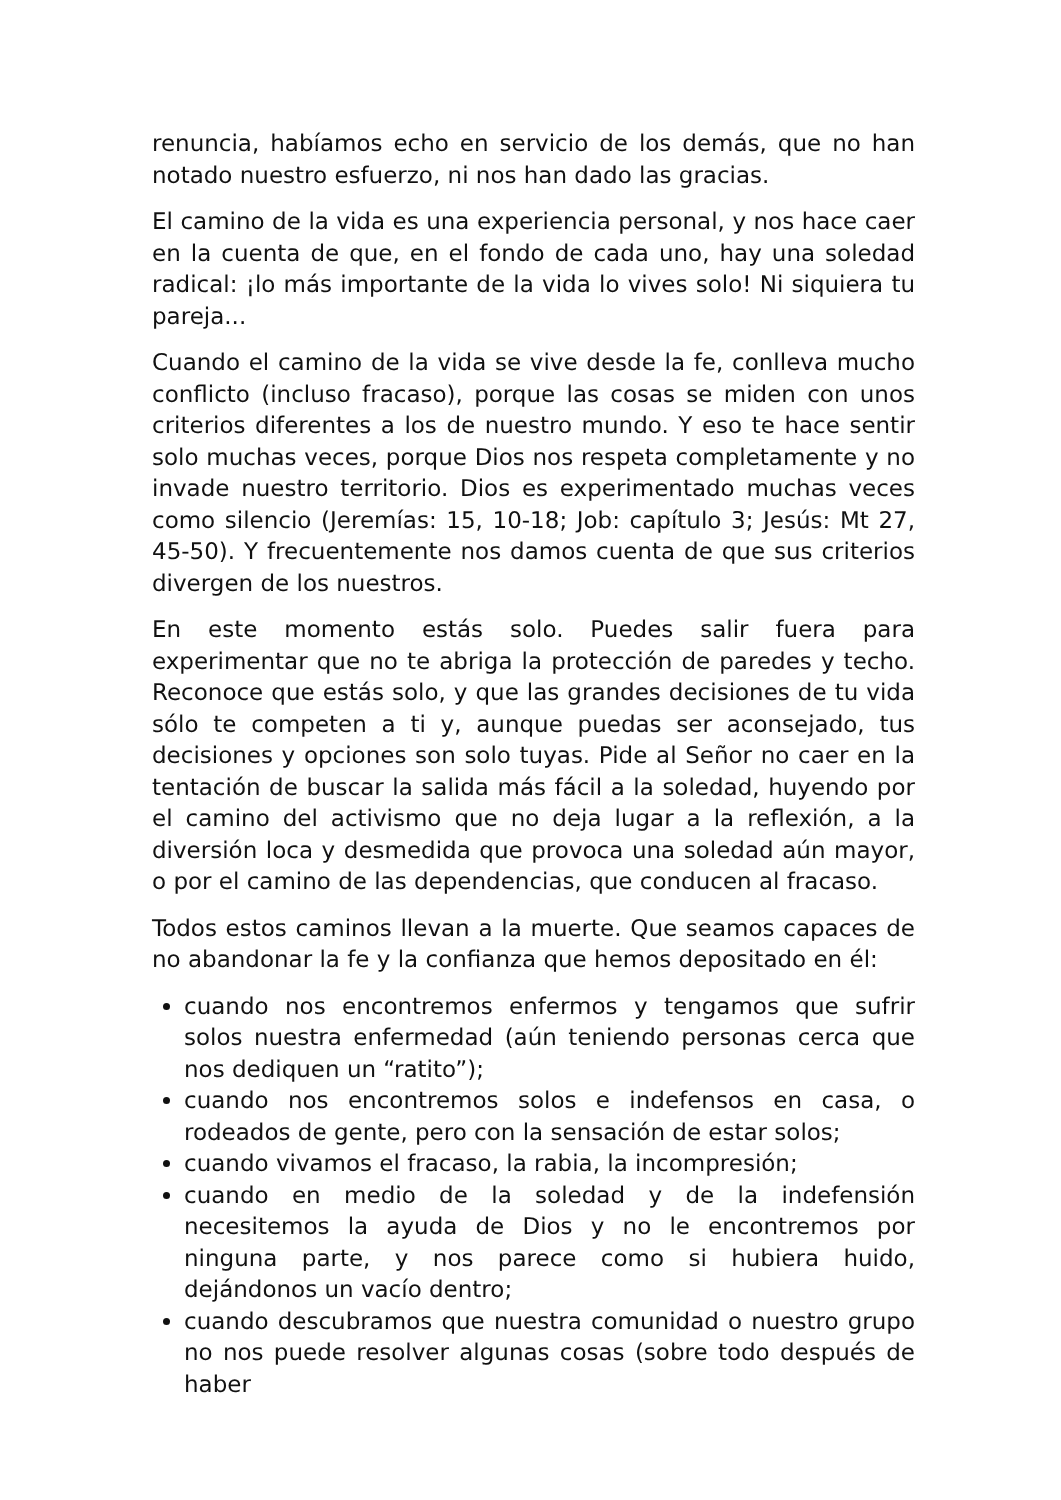renuncia, habíamos echo en servicio de los demás, que no han notado nuestro esfuerzo, ni nos han dado las gracias.
El camino de la vida es una experiencia personal, y nos hace caer en la cuenta de que, en el fondo de cada uno, hay una soledad radical: ¡lo más importante de la vida lo vives solo! Ni siquiera tu pareja...
Cuando el camino de la vida se vive desde la fe, conlleva mucho conflicto (incluso fracaso), porque las cosas se miden con unos criterios diferentes a los de nuestro mundo. Y eso te hace sentir solo muchas veces, porque Dios nos respeta completamente y no invade nuestro territorio. Dios es experimentado muchas veces como silencio (Jeremías: 15, 10-18; Job: capítulo 3; Jesús: Mt 27, 45-50). Y frecuentemente nos damos cuenta de que sus criterios divergen de los nuestros.
En este momento estás solo. Puedes salir fuera para experimentar que no te abriga la protección de paredes y techo. Reconoce que estás solo, y que las grandes decisiones de tu vida sólo te competen a ti y, aunque puedas ser aconsejado, tus decisiones y opciones son solo tuyas. Pide al Señor no caer en la tentación de buscar la salida más fácil a la soledad, huyendo por el camino del activismo que no deja lugar a la reflexión, a la diversión loca y desmedida que provoca una soledad aún mayor, o por el camino de las dependencias, que conducen al fracaso.
Todos estos caminos llevan a la muerte. Que seamos capaces de no abandonar la fe y la confianza que hemos depositado en él:
cuando nos encontremos enfermos y tengamos que sufrir solos nuestra enfermedad (aún teniendo personas cerca que nos dediquen un “ratito”);
cuando nos encontremos solos e indefensos en casa, o rodeados de gente, pero con la sensación de estar solos;
cuando vivamos el fracaso, la rabia, la incompresión;
cuando en medio de la soledad y de la indefensión necesitemos la ayuda de Dios y no le encontremos por ninguna parte, y nos parece como si hubiera huido, dejándonos un vacío dentro;
cuando descubramos que nuestra comunidad o nuestro grupo no nos puede resolver algunas cosas (sobre todo después de haber